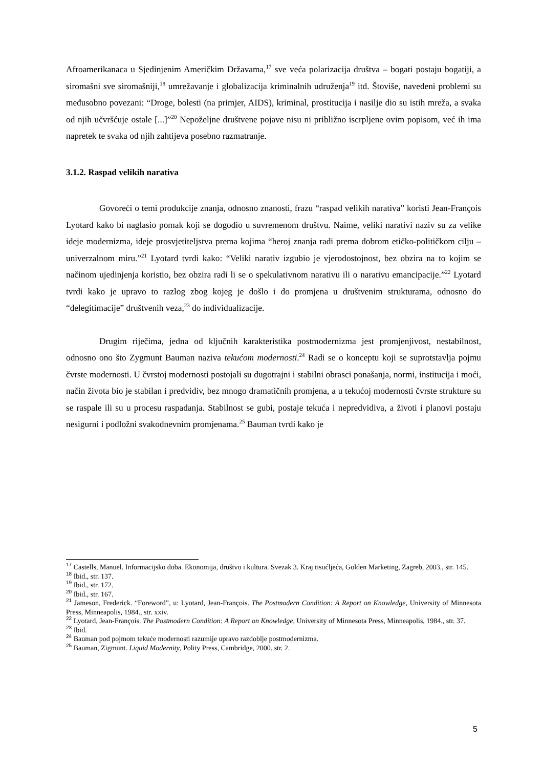Afroamerikanaca u Sjedinjenim Američkim Državama,<sup>17</sup> sve veća polarizacija društva – bogati postaju bogatiji, a siromašni sve siromašniji,<sup>18</sup> umrežavanje i globalizacija kriminalnih udruženja<sup>19</sup> itd. Štoviše, navedeni problemi su međusobno povezani: “Droge, bolesti (na primjer, AIDS), kriminal, prostitucija i nasilje dio su istih mreža, a svaka od njih učvršćuje ostale [...]”<sup>20</sup> Nepoželjne društvene pojave nisu ni približno iscrpljene ovim popisom, već ih ima napretek te svaka od njih zahtijeva posebno razmatranje.
3.1.2. Raspad velikih narativa
Govoreći o temi produkcije znanja, odnosno znanosti, frazu “raspad velikih narativa” koristi Jean-François Lyotard kako bi naglasio pomak koji se dogodio u suvremenom društvu. Naime, veliki narativi naziv su za velike ideje modernizma, ideje prosvjetiteljstva prema kojima “heroj znanja radi prema dobrom etičko-političkom cilju – univerzalnom miru.”<sup>21</sup> Lyotard tvrdi kako: “Veliki narativ izgubio je vjerodostojnost, bez obzira na to kojim se načinom ujedinjenja koristio, bez obzira radi li se o spekulativnom narativu ili o narativu emancipacije.”<sup>22</sup> Lyotard tvrdi kako je upravo to razlog zbog kojeg je došlo i do promjena u društvenim strukturama, odnosno do “delegitimacije” društvenih veza,<sup>23</sup> do individualizacije.
Drugim riječima, jedna od ključnih karakteristika postmodernizma jest promjenjivost, nestabilnost, odnosno ono što Zygmunt Bauman naziva tekućom modernosti.<sup>24</sup> Radi se o konceptu koji se suprotstavlja pojmu čvrste modernosti. U čvrstoj modernosti postojali su dugotrajni i stabilni obrasci ponašanja, normi, institucija i moći, način života bio je stabilan i predvidiv, bez mnogo dramatičnih promjena, a u tekućoj modernosti čvrste strukture su se raspale ili su u procesu raspadanja. Stabilnost se gubi, postaje tekuća i nepredvidiva, a životi i planovi postaju nesigurni i podložni svakodnevnim promjenama.<sup>25</sup> Bauman tvrdi kako je
<sup>17</sup> Castells, Manuel. Informacijsko doba. Ekonomija, društvo i kultura. Svezak 3. Kraj tisućljeća, Golden Marketing, Zagreb, 2003., str. 145.
<sup>18</sup> Ibid., str. 137.
<sup>19</sup> Ibid., str. 172.
<sup>20</sup> Ibid., str. 167.
<sup>21</sup> Jameson, Frederick. “Foreword”, u: Lyotard, Jean-François. The Postmodern Condition: A Report on Knowledge, University of Minnesota Press, Minneapolis, 1984., str. xxiv.
<sup>22</sup> Lyotard, Jean-François. The Postmodern Condition: A Report on Knowledge, University of Minnesota Press, Minneapolis, 1984., str. 37.
<sup>23</sup> Ibid.
<sup>24</sup> Bauman pod pojmom tekuće modernosti razumije upravo razdoblje postmodernizma.
<sup>25</sup> Bauman, Zigmunt. Liquid Modernity, Polity Press, Cambridge, 2000. str. 2.
5